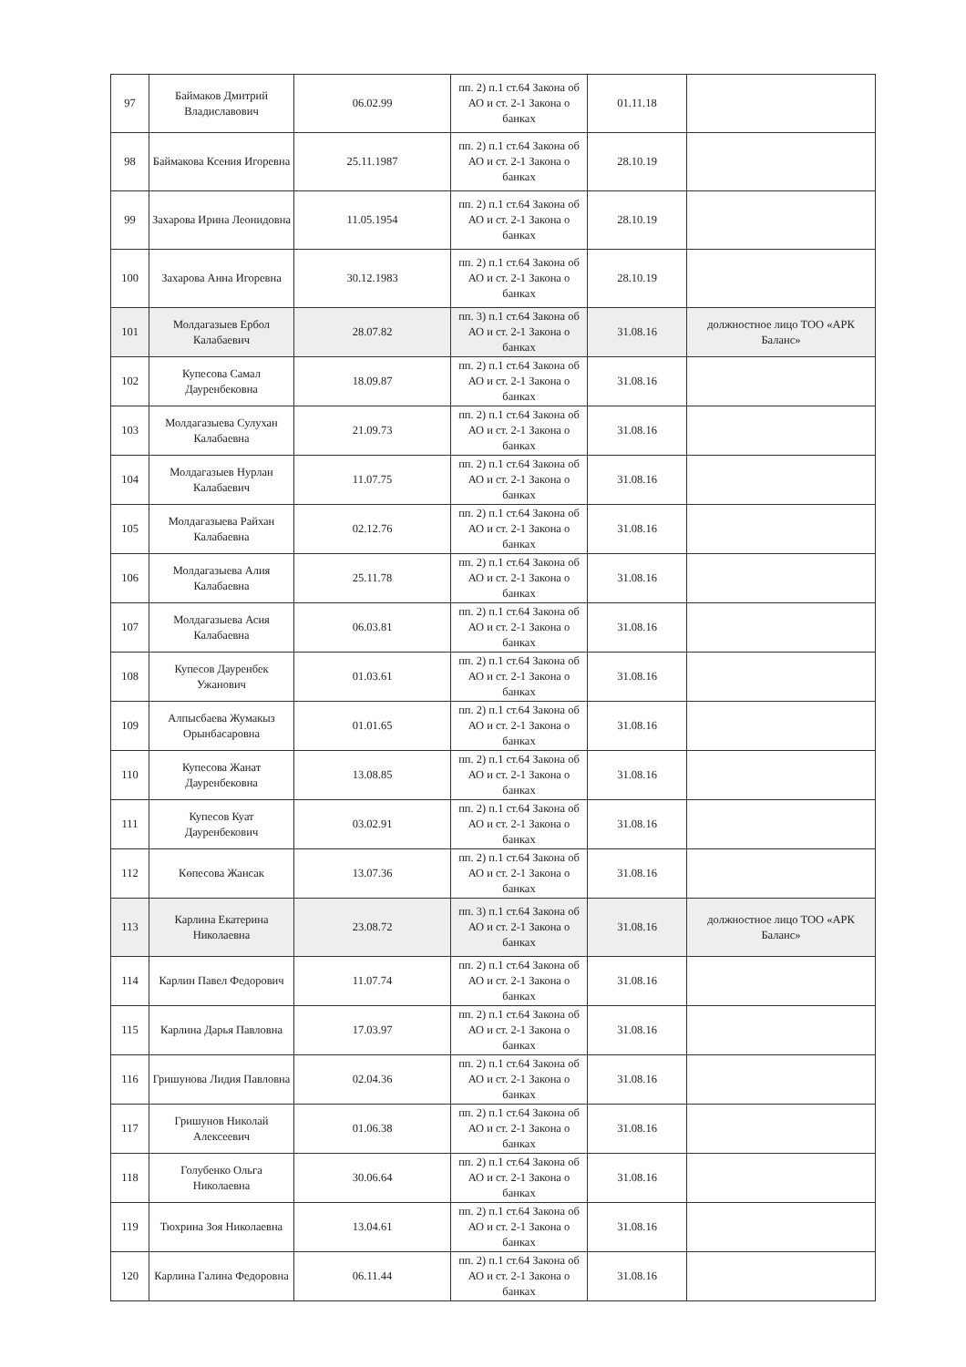| 97 | Баймаков Дмитрий Владиславович | 06.02.99 | пп. 2) п.1 ст.64 Закона об АО и ст. 2-1 Закона о банках | 01.11.18 | |
| 98 | Баймакова Ксения Игоревна | 25.11.1987 | пп. 2) п.1 ст.64 Закона об АО и ст. 2-1 Закона о банках | 28.10.19 | |
| 99 | Захарова Ирина Леонидовна | 11.05.1954 | пп. 2) п.1 ст.64 Закона об АО и ст. 2-1 Закона о банках | 28.10.19 | |
| 100 | Захарова Анна Игоревна | 30.12.1983 | пп. 2) п.1 ст.64 Закона об АО и ст. 2-1 Закона о банках | 28.10.19 | |
| 101 | Молдагазыев Ербол Калабаевич | 28.07.82 | пп. 3) п.1 ст.64 Закона об АО и ст. 2-1 Закона о банках | 31.08.16 | должностное лицо ТОО «АРК Баланс» |
| 102 | Купесова Самал Дауренбековна | 18.09.87 | пп. 2) п.1 ст.64 Закона об АО и ст. 2-1 Закона о банках | 31.08.16 | |
| 103 | Молдагазыева Сулухан Калабаевна | 21.09.73 | пп. 2) п.1 ст.64 Закона об АО и ст. 2-1 Закона о банках | 31.08.16 | |
| 104 | Молдагазыев Нурлан Калабаевич | 11.07.75 | пп. 2) п.1 ст.64 Закона об АО и ст. 2-1 Закона о банках | 31.08.16 | |
| 105 | Молдагазыева Райхан Калабаевна | 02.12.76 | пп. 2) п.1 ст.64 Закона об АО и ст. 2-1 Закона о банках | 31.08.16 | |
| 106 | Молдагазыева Алия Калабаевна | 25.11.78 | пп. 2) п.1 ст.64 Закона об АО и ст. 2-1 Закона о банках | 31.08.16 | |
| 107 | Молдагазыева Асия Калабаевна | 06.03.81 | пп. 2) п.1 ст.64 Закона об АО и ст. 2-1 Закона о банках | 31.08.16 | |
| 108 | Купесов Дауренбек Ужанович | 01.03.61 | пп. 2) п.1 ст.64 Закона об АО и ст. 2-1 Закона о банках | 31.08.16 | |
| 109 | Алпысбаева Жумакыз Орынбасаровна | 01.01.65 | пп. 2) п.1 ст.64 Закона об АО и ст. 2-1 Закона о банках | 31.08.16 | |
| 110 | Купесова Жанат Дауренбековна | 13.08.85 | пп. 2) п.1 ст.64 Закона об АО и ст. 2-1 Закона о банках | 31.08.16 | |
| 111 | Купесов Куат Дауренбекович | 03.02.91 | пп. 2) п.1 ст.64 Закона об АО и ст. 2-1 Закона о банках | 31.08.16 | |
| 112 | Көпесова Жансак | 13.07.36 | пп. 2) п.1 ст.64 Закона об АО и ст. 2-1 Закона о банках | 31.08.16 | |
| 113 | Карлина Екатерина Николаевна | 23.08.72 | пп. 3) п.1 ст.64 Закона об АО и ст. 2-1 Закона о банках | 31.08.16 | должностное лицо ТОО «АРК Баланс» |
| 114 | Карлин Павел Федорович | 11.07.74 | пп. 2) п.1 ст.64 Закона об АО и ст. 2-1 Закона о банках | 31.08.16 | |
| 115 | Карлина Дарья Павловна | 17.03.97 | пп. 2) п.1 ст.64 Закона об АО и ст. 2-1 Закона о банках | 31.08.16 | |
| 116 | Гришунова Лидия Павловна | 02.04.36 | пп. 2) п.1 ст.64 Закона об АО и ст. 2-1 Закона о банках | 31.08.16 | |
| 117 | Гришунов Николай Алексеевич | 01.06.38 | пп. 2) п.1 ст.64 Закона об АО и ст. 2-1 Закона о банках | 31.08.16 | |
| 118 | Голубенко Ольга Николаевна | 30.06.64 | пп. 2) п.1 ст.64 Закона об АО и ст. 2-1 Закона о банках | 31.08.16 | |
| 119 | Тюхрина Зоя Николаевна | 13.04.61 | пп. 2) п.1 ст.64 Закона об АО и ст. 2-1 Закона о банках | 31.08.16 | |
| 120 | Карлина Галина Федоровна | 06.11.44 | пп. 2) п.1 ст.64 Закона об АО и ст. 2-1 Закона о банках | 31.08.16 | |